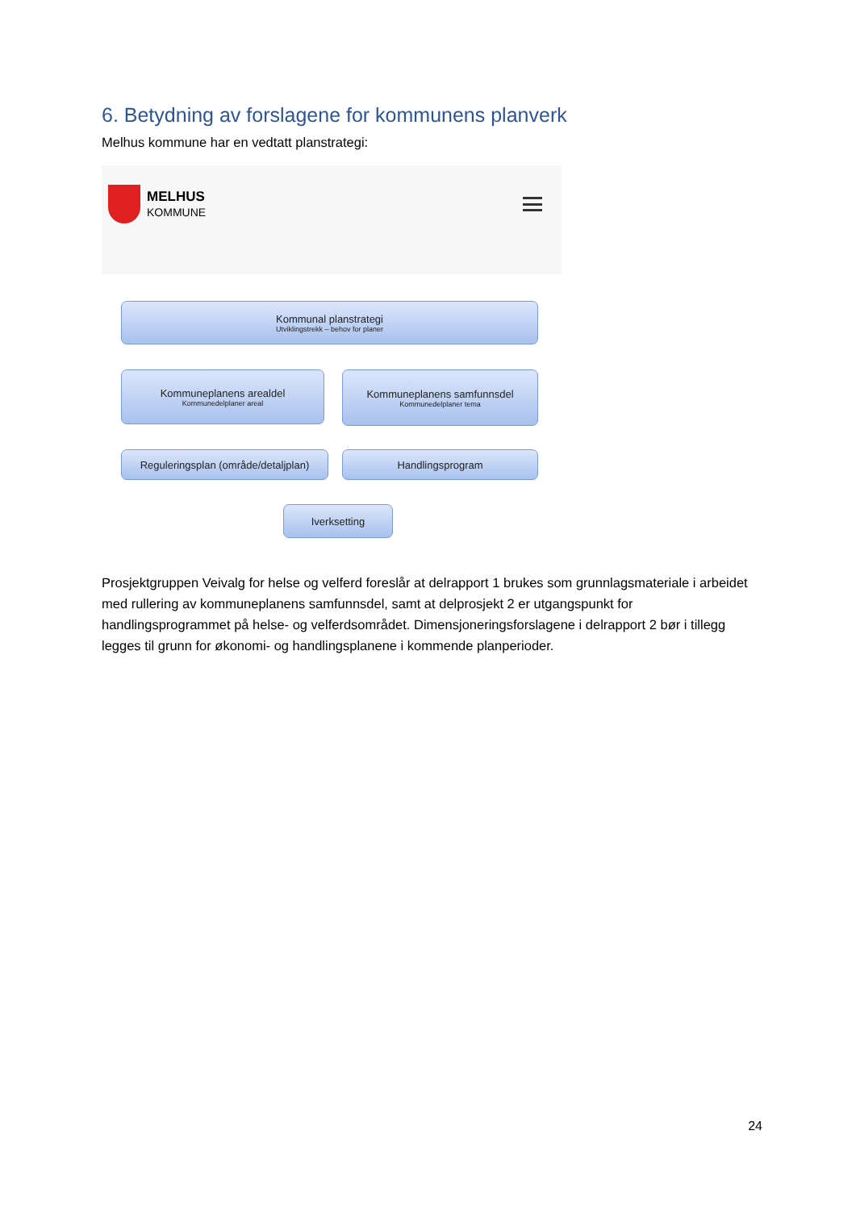6. Betydning av forslagene for kommunens planverk
Melhus kommune har en vedtatt planstrategi:
MELHUS
KOMMUNE
Kommunal planstrategi
Utviklingstrekk – behov for planer
Kommuneplanens arealdel
Kommunedelplaner areal
Kommuneplanens samfunnsdel
Kommunedelplaner tema
Reguleringsplan (område/detaljplan)
Handlingsprogram
Iverksetting
Prosjektgruppen Veivalg for helse og velferd foreslår at delrapport 1 brukes som grunnlagsmateriale i arbeidet med rullering av kommuneplanens samfunnsdel, samt at delprosjekt 2 er utgangspunkt for handlingsprogrammet på helse- og velferdsområdet. Dimensjoneringsforslagene i delrapport 2 bør i tillegg legges til grunn for økonomi- og handlingsplanene i kommende planperioder.
24